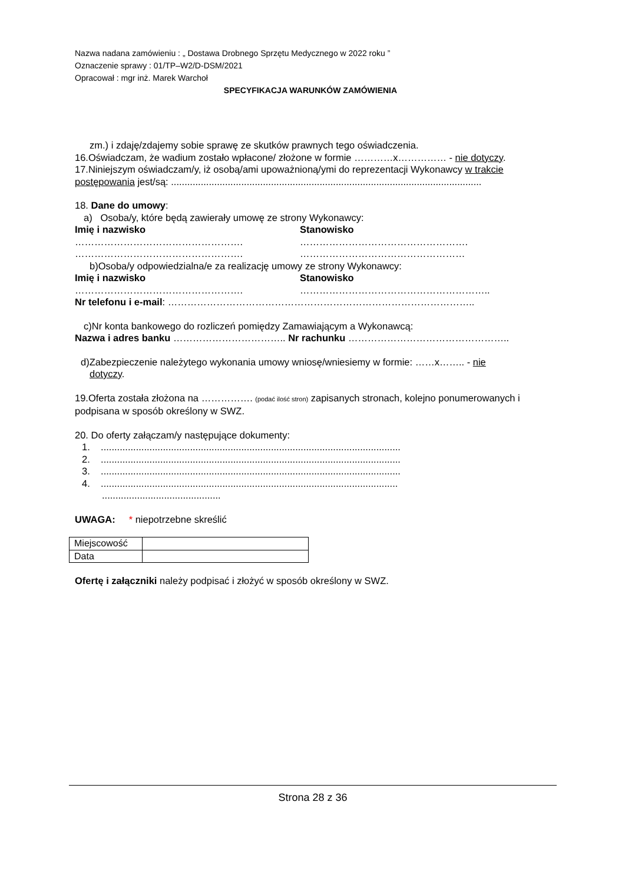Nazwa nadana zamówieniu : „ Dostawa Drobnego Sprzętu Medycznego w 2022 roku ”
Oznaczenie sprawy : 01/TP–W2/D-DSM/2021
Opracował : mgr inż. Marek Warchoł
SPECYFIKACJA WARUNKÓW ZAMÓWIENIA
zm.) i zdaję/zdajemy sobie sprawę ze skutków prawnych tego oświadczenia.
16.Oświadczam, że wadium zostało wpłacone/ złożone w formie …………x…………… - nie dotyczy.
17.Niniejszym oświadczam/y, iż osobą/ami upoważnioną/ymi do reprezentacji Wykonawcy w trakcie postępowania jest/są: ...................................................................................................................
18. Dane do umowy:
a) Osoba/y, które będą zawierały umowę ze strony Wykonawcy:
Imię i nazwisko Stanowisko
……………………………………………. …………………………………………….
……………………………………………. ……………………………………………
b)Osoba/y odpowiedzialna/e za realizację umowy ze strony Wykonawcy:
Imię i nazwisko Stanowisko
……………………………………………. …………………………………………………..
Nr telefonu i e-mail: …………………………………………………………………………………..
c)Nr konta bankowego do rozliczeń pomiędzy Zamawiającym a Wykonawcą:
Nazwa i adres banku …………………………….. Nr rachunku …………………………………………..
d)Zabezpieczenie należytego wykonania umowy wniosę/wniesiemy w formie: ……x…….. - nie
dotyczy.
19.Oferta została złożona na ……………. (podać ilość stron) zapisanych stronach, kolejno ponumerowanych i podpisana w sposób określony w SWZ.
20. Do oferty załączam/y następujące dokumenty:
1. ...............................................................................................................
2. ...............................................................................................................
3. ...............................................................................................................
4. ..............................................................................................................
............................................
UWAGA: * niepotrzebne skreślić
| Miejscowość | |
| Data | |
Ofertę i załączniki należy podpisać i złożyć w sposób określony w SWZ.
Strona 28 z 36